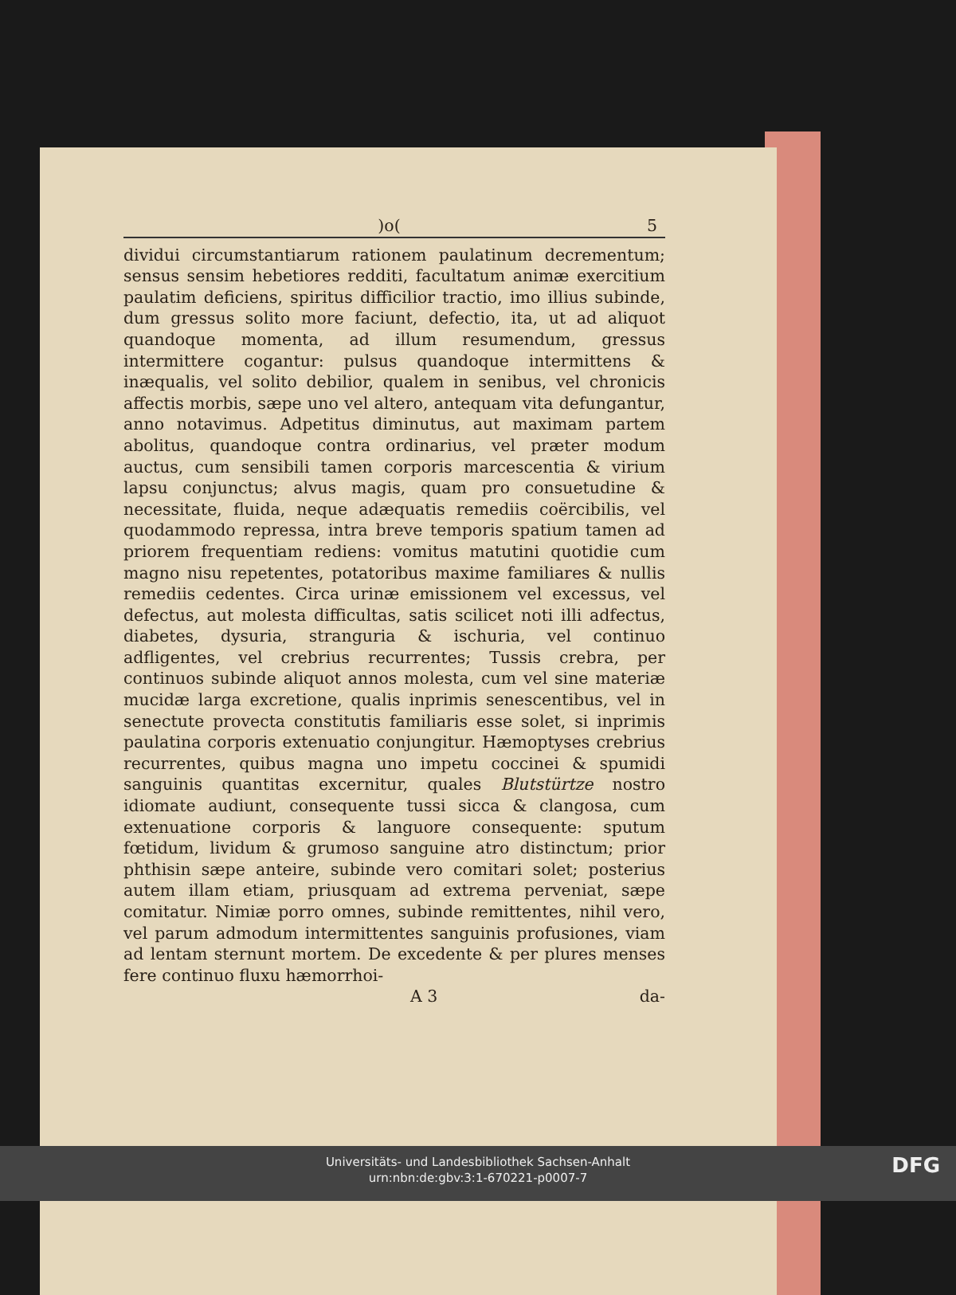)o(5
dividui circumstantiarum rationem paulatinum decrementum; sensus sensim hebetiores redditi, facultatum animæ exercitium paulatim deficiens, spiritus difficilior tractio, imo illius subinde, dum gressus solito more faciunt, defectio, ita, ut ad aliquot quandoque momenta, ad illum resumendum, gressus intermittere cogantur: pulsus quandoque intermittens & inæqualis, vel solito debilior, qualem in senibus, vel chronicis affectis morbis, sæpe uno vel altero, antequam vita defungantur, anno notavimus. Adpetitus diminutus, aut maximam partem abolitus, quandoque contra ordinarius, vel præter modum auctus, cum sensibili tamen corporis marcescentia & virium lapsu conjunctus; alvus magis, quam pro consuetudine & necessitate, fluida, neque adæquatis remediis coërcibilis, vel quodammodo repressa, intra breve temporis spatium tamen ad priorem frequentiam rediens: vomitus matutini quotidie cum magno nisu repetentes, potatoribus maxime familiares & nullis remediis cedentes. Circa urinæ emissionem vel excessus, vel defectus, aut molesta difficultas, satis scilicet noti illi adfectus, diabetes, dysuria, stranguria & ischuria, vel continuo adfligentes, vel crebrius recurrentes; Tussis crebra, per continuos subinde aliquot annos molesta, cum vel sine materiæ mucidæ larga excretione, qualis inprimis senescentibus, vel in senectute provecta constitutis familiaris esse solet, si inprimis paulatina corporis extenuatio conjungitur. Hæmoptyses crebrius recurrentes, quibus magna uno impetu coccinei & spumidi sanguinis quantitas excernitur, quales Blutstürtze nostro idiomate audiunt, consequente tussi sicca & clangosa, cum extenuatione corporis & languore consequente: sputum fœtidum, lividum & grumoso sanguine atro distinctum; prior phthisin sæpe anteire, subinde vero comitari solet; posterius autem illam etiam, priusquam ad extrema perveniat, sæpe comitatur. Nimiæ porro omnes, subinde remittentes, nihil vero, vel parum admodum intermittentes sanguinis profusiones, viam ad lentam sternunt mortem. De excedente & per plures menses fere continuo fluxu hæmorrhoi-
A 3 da-
Universitäts- und Landesbibliothek Sachsen-Anhalt
urn:nbn:de:gbv:3:1-670221-p0007-7
DFG